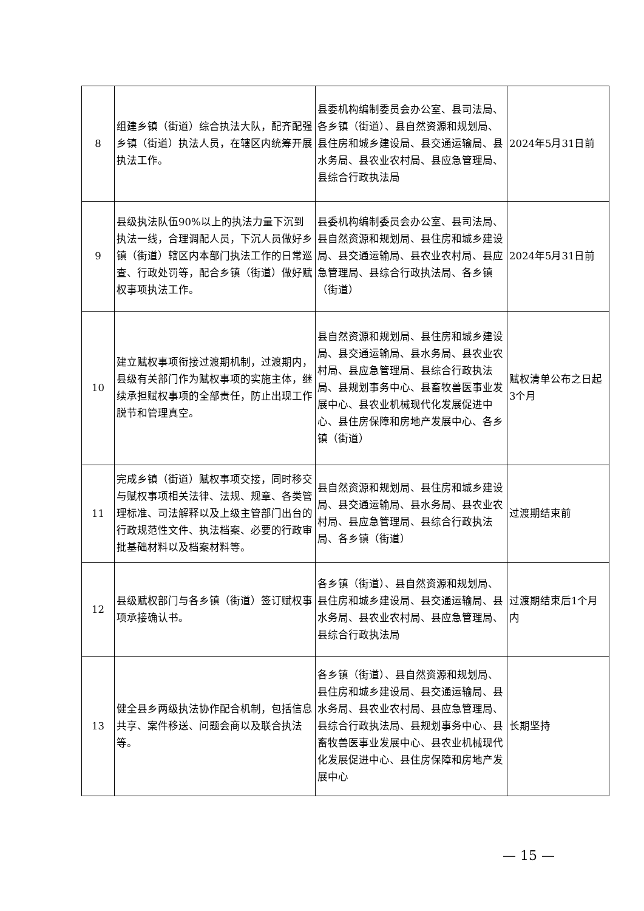| 8 | 组建乡镇（街道）综合执法大队，配齐配强乡镇（街道）执法人员，在辖区内统筹开展执法工作。 | 县委机构编制委员会办公室、县司法局、各乡镇（街道）、县自然资源和规划局、县住房和城乡建设局、县交通运输局、县水务局、县农业农村局、县应急管理局、县综合行政执法局 | 2024年5月31日前 |
| 9 | 县级执法队伍90%以上的执法力量下沉到执法一线，合理调配人员，下沉人员做好乡镇（街道）辖区内本部门执法工作的日常巡查、行政处罚等，配合乡镇（街道）做好赋权事项执法工作。 | 县委机构编制委员会办公室、县司法局、县自然资源和规划局、县住房和城乡建设局、县交通运输局、县农业农村局、县应急管理局、县综合行政执法局、各乡镇（街道） | 2024年5月31日前 |
| 10 | 建立赋权事项衔接过渡期机制，过渡期内，县级有关部门作为赋权事项的实施主体，继续承担赋权事项的全部责任，防止出现工作脱节和管理真空。 | 县自然资源和规划局、县住房和城乡建设局、县交通运输局、县水务局、县农业农村局、县应急管理局、县综合行政执法局、县规划事务中心、县畜牧兽医事业发展中心、县农业机械现代化发展促进中心、县住房保障和房地产发展中心、各乡镇（街道） | 赋权清单公布之日起3个月 |
| 11 | 完成乡镇（街道）赋权事项交接，同时移交与赋权事项相关法律、法规、规章、各类管理标准、司法解释以及上级主管部门出台的行政规范性文件、执法档案、必要的行政审批基础材料以及档案材料等。 | 县自然资源和规划局、县住房和城乡建设局、县交通运输局、县水务局、县农业农村局、县应急管理局、县综合行政执法局、各乡镇（街道） | 过渡期结束前 |
| 12 | 县级赋权部门与各乡镇（街道）签订赋权事项承接确认书。 | 各乡镇（街道）、县自然资源和规划局、县住房和城乡建设局、县交通运输局、县水务局、县农业农村局、县应急管理局、县综合行政执法局 | 过渡期结束后1个月内 |
| 13 | 健全县乡两级执法协作配合机制，包括信息共享、案件移送、问题会商以及联合执法等。 | 各乡镇（街道）、县自然资源和规划局、县住房和城乡建设局、县交通运输局、县水务局、县农业农村局、县应急管理局、县综合行政执法局、县规划事务中心、县畜牧兽医事业发展中心、县农业机械现代化发展促进中心、县住房保障和房地产发展中心 | 长期坚持 |
— 15 —